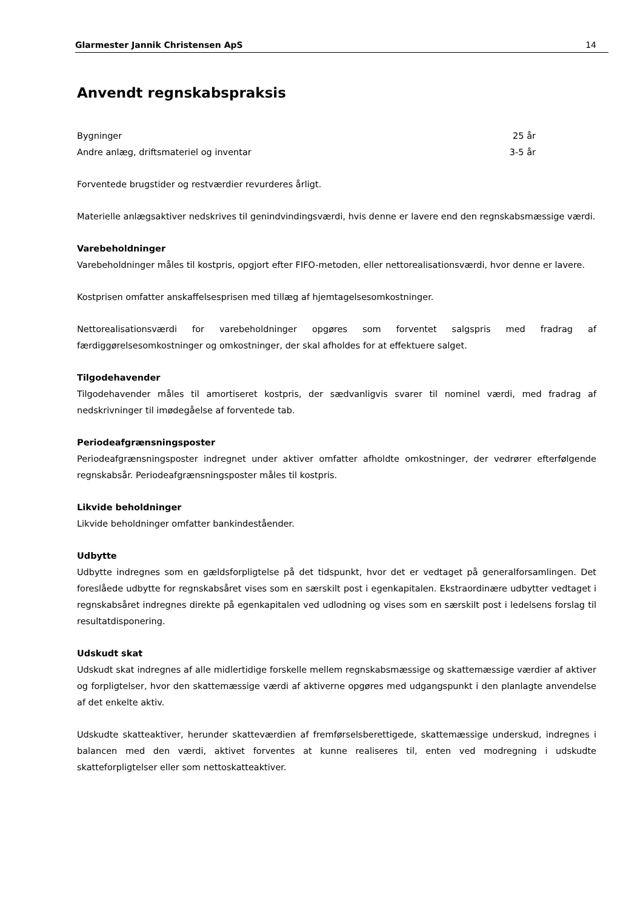Glarmester Jannik Christensen ApS 14
Anvendt regnskabspraksis
| Bygninger | 25 år |
| Andre anlæg, driftsmateriel og inventar | 3-5 år |
Forventede brugstider og restværdier revurderes årligt.
Materielle anlægsaktiver nedskrives til genindvindingsværdi, hvis denne er lavere end den regnskabsmæssige værdi.
Varebeholdninger
Varebeholdninger måles til kostpris, opgjort efter FIFO-metoden, eller nettorealisationsværdi, hvor denne er lavere.
Kostprisen omfatter anskaffelsesprisen med tillæg af hjemtagelsesomkostninger.
Nettorealisationsværdi for varebeholdninger opgøres som forventet salgspris med fradrag af færdiggørelsesomkostninger og omkostninger, der skal afholdes for at effektuere salget.
Tilgodehavender
Tilgodehavender måles til amortiseret kostpris, der sædvanligvis svarer til nominel værdi, med fradrag af nedskrivninger til imødegåelse af forventede tab.
Periodeafgrænsningsposter
Periodeafgrænsningsposter indregnet under aktiver omfatter afholdte omkostninger, der vedrører efterfølgende regnskabsår. Periodeafgrænsningsposter måles til kostpris.
Likvide beholdninger
Likvide beholdninger omfatter bankindeståender.
Udbytte
Udbytte indregnes som en gældsforpligtelse på det tidspunkt, hvor det er vedtaget på generalforsamlingen. Det foreslåede udbytte for regnskabsåret vises som en særskilt post i egenkapitalen. Ekstraordinære udbytter vedtaget i regnskabsåret indregnes direkte på egenkapitalen ved udlodning og vises som en særskilt post i ledelsens forslag til resultatdisponering.
Udskudt skat
Udskudt skat indregnes af alle midlertidige forskelle mellem regnskabsmæssige og skattemæssige værdier af aktiver og forpligtelser, hvor den skattemæssige værdi af aktiverne opgøres med udgangspunkt i den planlagte anvendelse af det enkelte aktiv.
Udskudte skatteaktiver, herunder skatteværdien af fremførselsberettigede, skattemæssige underskud, indregnes i balancen med den værdi, aktivet forventes at kunne realiseres til, enten ved modregning i udskudte skatteforpligtelser eller som nettoskatteaktiver.